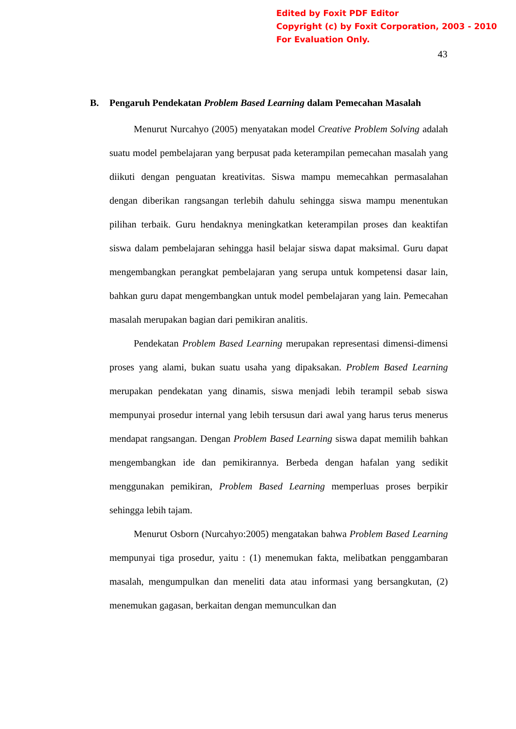Edited by Foxit PDF Editor
Copyright (c) by Foxit Corporation, 2003 - 2010
For Evaluation Only.
43
B. Pengaruh Pendekatan Problem Based Learning dalam Pemecahan Masalah
Menurut Nurcahyo (2005) menyatakan model Creative Problem Solving adalah suatu model pembelajaran yang berpusat pada keterampilan pemecahan masalah yang diikuti dengan penguatan kreativitas. Siswa mampu memecahkan permasalahan dengan diberikan rangsangan terlebih dahulu sehingga siswa mampu menentukan pilihan terbaik. Guru hendaknya meningkatkan keterampilan proses dan keaktifan siswa dalam pembelajaran sehingga hasil belajar siswa dapat maksimal. Guru dapat mengembangkan perangkat pembelajaran yang serupa untuk kompetensi dasar lain, bahkan guru dapat mengembangkan untuk model pembelajaran yang lain. Pemecahan masalah merupakan bagian dari pemikiran analitis.
Pendekatan Problem Based Learning merupakan representasi dimensi-dimensi proses yang alami, bukan suatu usaha yang dipaksakan. Problem Based Learning merupakan pendekatan yang dinamis, siswa menjadi lebih terampil sebab siswa mempunyai prosedur internal yang lebih tersusun dari awal yang harus terus menerus mendapat rangsangan. Dengan Problem Based Learning siswa dapat memilih bahkan mengembangkan ide dan pemikirannya. Berbeda dengan hafalan yang sedikit menggunakan pemikiran, Problem Based Learning memperluas proses berpikir sehingga lebih tajam.
Menurut Osborn (Nurcahyo:2005) mengatakan bahwa Problem Based Learning mempunyai tiga prosedur, yaitu : (1) menemukan fakta, melibatkan penggambaran masalah, mengumpulkan dan meneliti data atau informasi yang bersangkutan, (2) menemukan gagasan, berkaitan dengan memunculkan dan